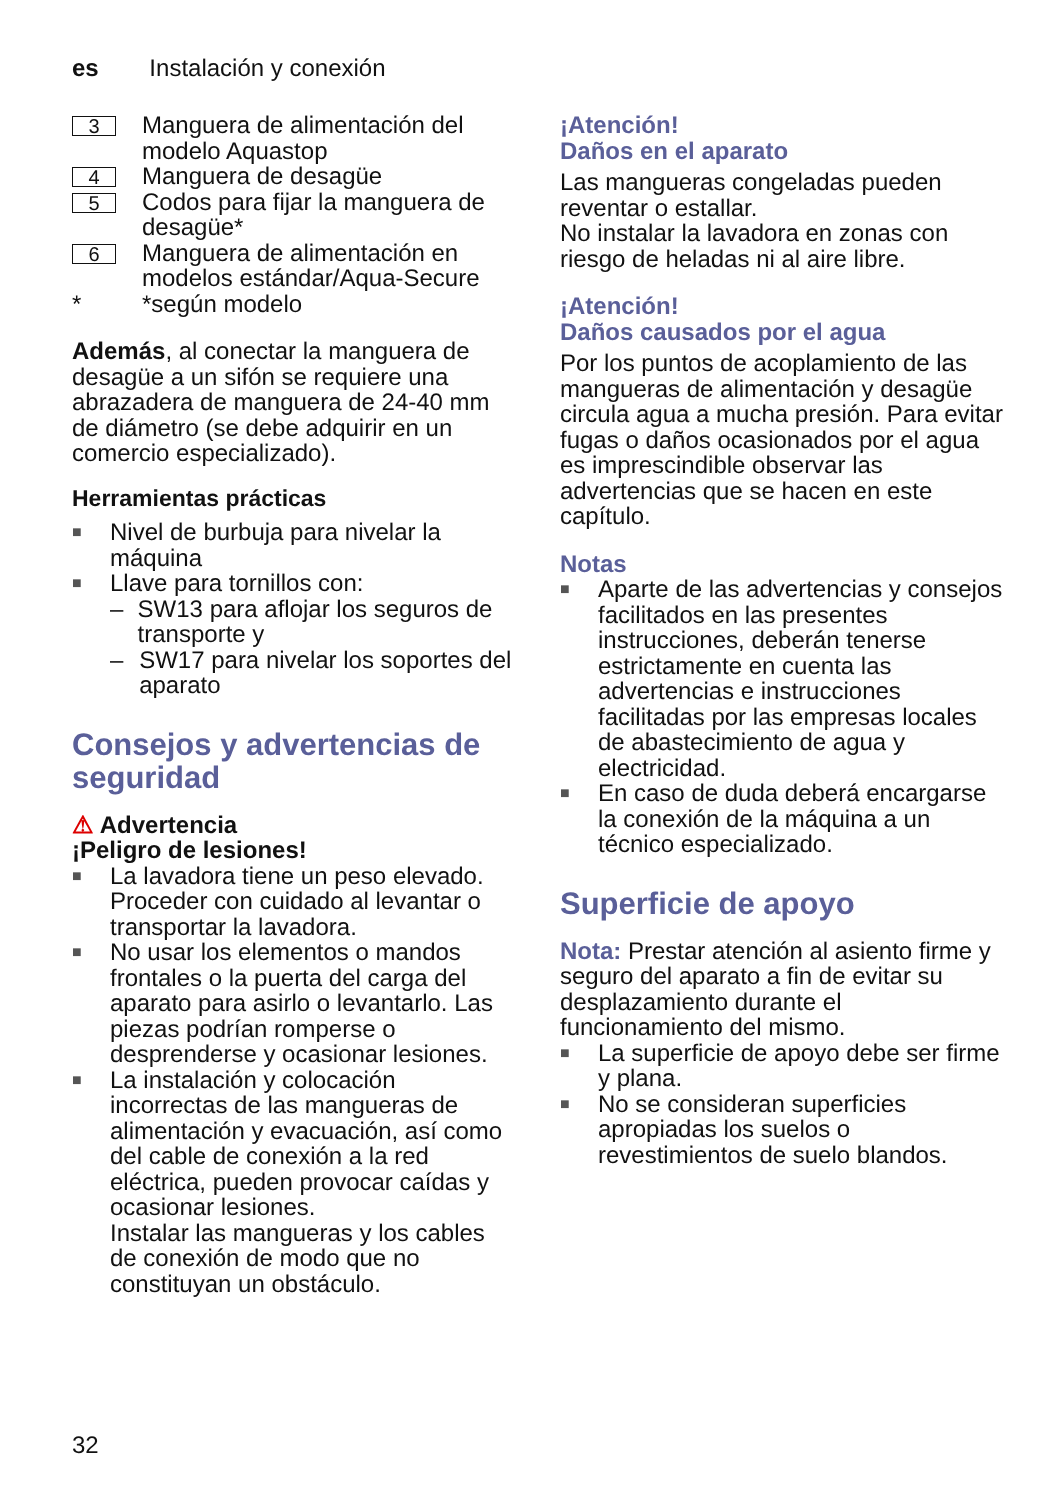es Instalación y conexión
3 Manguera de alimentación del modelo Aquastop
4 Manguera de desagüe
5 Codos para fijar la manguera de desagüe*
6 Manguera de alimentación en modelos estándar/Aqua-Secure
* *según modelo
Además, al conectar la manguera de desagüe a un sifón se requiere una abrazadera de manguera de 24-40 mm de diámetro (se debe adquirir en un comercio especializado).
Herramientas prácticas
■ Nivel de burbuja para nivelar la máquina
■ Llave para tornillos con:
– SW13 para aflojar los seguros de transporte y
– SW17 para nivelar los soportes del aparato
Consejos y advertencias de seguridad
⚠ Advertencia
¡Peligro de lesiones!
■ La lavadora tiene un peso elevado. Proceder con cuidado al levantar o transportar la lavadora.
■ No usar los elementos o mandos frontales o la puerta del carga del aparato para asirlo o levantarlo. Las piezas podrían romperse o desprenderse y ocasionar lesiones.
■ La instalación y colocación incorrectas de las mangueras de alimentación y evacuación, así como del cable de conexión a la red eléctrica, pueden provocar caídas y ocasionar lesiones.
Instalar las mangueras y los cables de conexión de modo que no constituyan un obstáculo.
¡Atención!
Daños en el aparato
Las mangueras congeladas pueden reventar o estallar.
No instalar la lavadora en zonas con riesgo de heladas ni al aire libre.
¡Atención!
Daños causados por el agua
Por los puntos de acoplamiento de las mangueras de alimentación y desagüe circula agua a mucha presión. Para evitar fugas o daños ocasionados por el agua es imprescindible observar las advertencias que se hacen en este capítulo.
Notas
■ Aparte de las advertencias y consejos facilitados en las presentes instrucciones, deberán tenerse estrictamente en cuenta las advertencias e instrucciones facilitadas por las empresas locales de abastecimiento de agua y electricidad.
■ En caso de duda deberá encargarse la conexión de la máquina a un técnico especializado.
Superficie de apoyo
Nota: Prestar atención al asiento firme y seguro del aparato a fin de evitar su desplazamiento durante el funcionamiento del mismo.
■ La superficie de apoyo debe ser firme y plana.
■ No se consideran superficies apropiadas los suelos o revestimientos de suelo blandos.
32